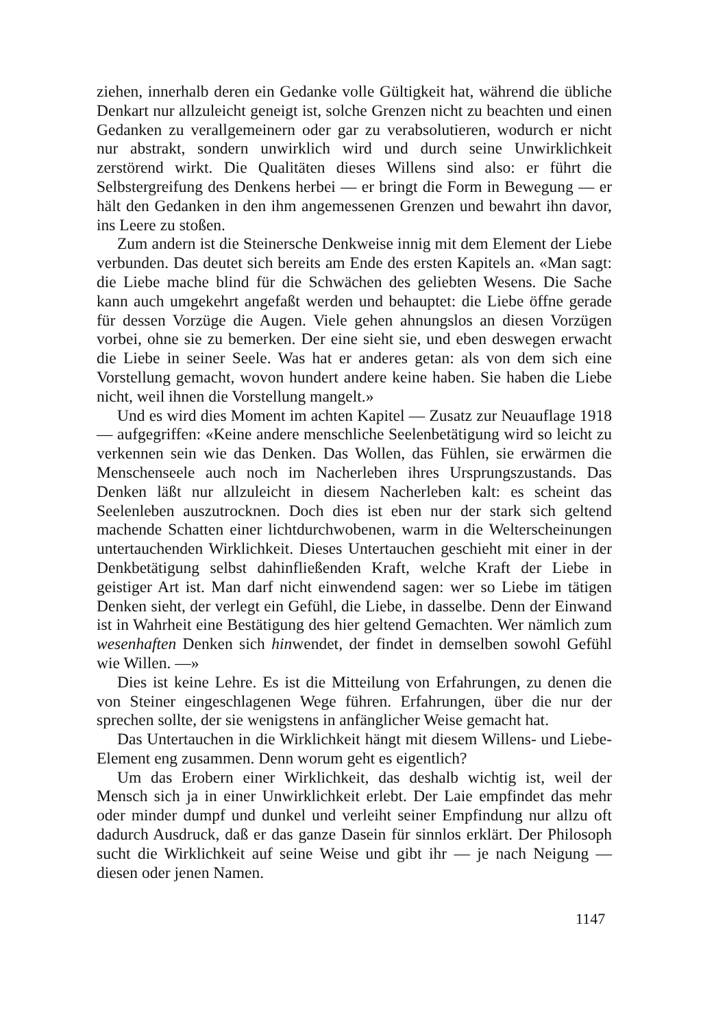ziehen, innerhalb deren ein Gedanke volle Gültigkeit hat, während die übliche Denkart nur allzuleicht geneigt ist, solche Grenzen nicht zu beachten und einen Gedanken zu verallgemeinern oder gar zu verabsolutieren, wodurch er nicht nur abstrakt, sondern unwirklich wird und durch seine Unwirklichkeit zerstörend wirkt. Die Qualitäten dieses Willens sind also: er führt die Selbstergreifung des Denkens herbei — er bringt die Form in Bewegung — er hält den Gedanken in den ihm angemessenen Grenzen und bewahrt ihn davor, ins Leere zu stoßen.
Zum andern ist die Steinersche Denkweise innig mit dem Element der Liebe verbunden. Das deutet sich bereits am Ende des ersten Kapitels an. «Man sagt: die Liebe mache blind für die Schwächen des geliebten Wesens. Die Sache kann auch umgekehrt angefaßt werden und behauptet: die Liebe öffne gerade für dessen Vorzüge die Augen. Viele gehen ahnungslos an diesen Vorzügen vorbei, ohne sie zu bemerken. Der eine sieht sie, und eben deswegen erwacht die Liebe in seiner Seele. Was hat er anderes getan: als von dem sich eine Vorstellung gemacht, wovon hundert andere keine haben. Sie haben die Liebe nicht, weil ihnen die Vorstellung mangelt.»
Und es wird dies Moment im achten Kapitel — Zusatz zur Neuauflage 1918 — aufgegriffen: «Keine andere menschliche Seelenbetätigung wird so leicht zu verkennen sein wie das Denken. Das Wollen, das Fühlen, sie erwärmen die Menschenseele auch noch im Nacherleben ihres Ursprungszustands. Das Denken läßt nur allzuleicht in diesem Nacherleben kalt: es scheint das Seelenleben auszutrocknen. Doch dies ist eben nur der stark sich geltend machende Schatten einer lichtdurchwobenen, warm in die Welterscheinungen untertauchenden Wirklichkeit. Dieses Untertauchen geschieht mit einer in der Denkbetätigung selbst dahinfließenden Kraft, welche Kraft der Liebe in geistiger Art ist. Man darf nicht einwendend sagen: wer so Liebe im tätigen Denken sieht, der verlegt ein Gefühl, die Liebe, in dasselbe. Denn der Einwand ist in Wahrheit eine Bestätigung des hier geltend Gemachten. Wer nämlich zum wesenhaften Denken sich hinwendet, der findet in demselben sowohl Gefühl wie Willen. —»
Dies ist keine Lehre. Es ist die Mitteilung von Erfahrungen, zu denen die von Steiner eingeschlagenen Wege führen. Erfahrungen, über die nur der sprechen sollte, der sie wenigstens in anfänglicher Weise gemacht hat.
Das Untertauchen in die Wirklichkeit hängt mit diesem Willens- und Liebe-Element eng zusammen. Denn worum geht es eigentlich?
Um das Erobern einer Wirklichkeit, das deshalb wichtig ist, weil der Mensch sich ja in einer Unwirklichkeit erlebt. Der Laie empfindet das mehr oder minder dumpf und dunkel und verleiht seiner Empfindung nur allzu oft dadurch Ausdruck, daß er das ganze Dasein für sinnlos erklärt. Der Philosoph sucht die Wirklichkeit auf seine Weise und gibt ihr — je nach Neigung — diesen oder jenen Namen.
1147